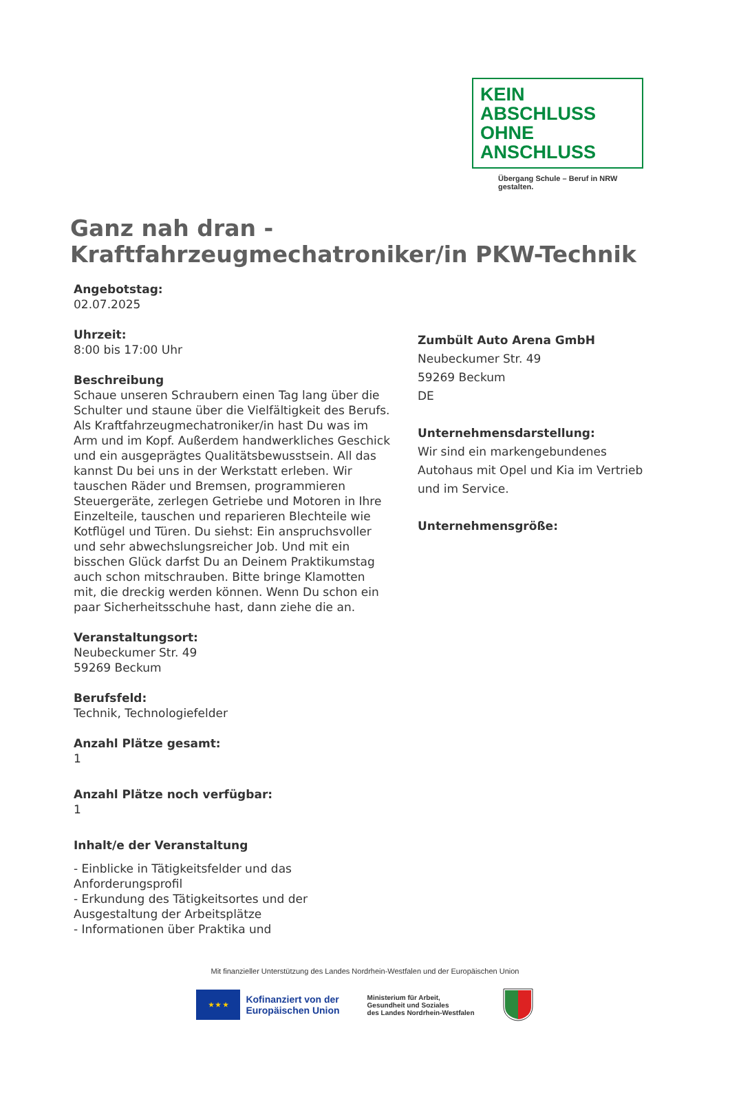KEIN ABSCHLUSS
OHNE ANSCHLUSS
Übergang Schule – Beruf in NRW gestalten.
Ganz nah dran -
Kraftfahrzeugmechatroniker/in PKW-Technik
Angebotstag:
02.07.2025
Uhrzeit:
8:00 bis 17:00 Uhr
Beschreibung
Schaue unseren Schraubern einen Tag lang über die Schulter und staune über die Vielfältigkeit des Berufs. Als Kraftfahrzeugmechatroniker/in hast Du was im Arm und im Kopf. Außerdem handwerkliches Geschick und ein ausgeprägtes Qualitätsbewusstsein. All das kannst Du bei uns in der Werkstatt erleben. Wir tauschen Räder und Bremsen, programmieren Steuergeräte, zerlegen Getriebe und Motoren in Ihre Einzelteile, tauschen und reparieren Blechteile wie Kotflügel und Türen. Du siehst: Ein anspruchsvoller und sehr abwechslungsreicher Job. Und mit ein bisschen Glück darfst Du an Deinem Praktikumstag auch schon mitschrauben. Bitte bringe Klamotten mit, die dreckig werden können. Wenn Du schon ein paar Sicherheitsschuhe hast, dann ziehe die an.
Veranstaltungsort:
Neubeckumer Str. 49
59269 Beckum
Berufsfeld:
Technik, Technologiefelder
Anzahl Plätze gesamt:
1
Anzahl Plätze noch verfügbar:
1
Inhalt/e der Veranstaltung
- Einblicke in Tätigkeitsfelder und das Anforderungsprofil
- Erkundung des Tätigkeitsortes und der Ausgestaltung der Arbeitsplätze
- Informationen über Praktika und
Zumbült Auto Arena GmbH
Neubeckumer Str. 49
59269 Beckum
DE
Unternehmensdarstellung:
Wir sind ein markengebundenes Autohaus mit Opel und Kia im Vertrieb und im Service.
Unternehmensgröße:
Mit finanzieller Unterstützung des Landes Nordrhein-Westfalen und der Europäischen Union
★ ★ ★
Kofinanziert von der
Europäischen Union
Ministerium für Arbeit,
Gesundheit und Soziales
des Landes Nordrhein-Westfalen